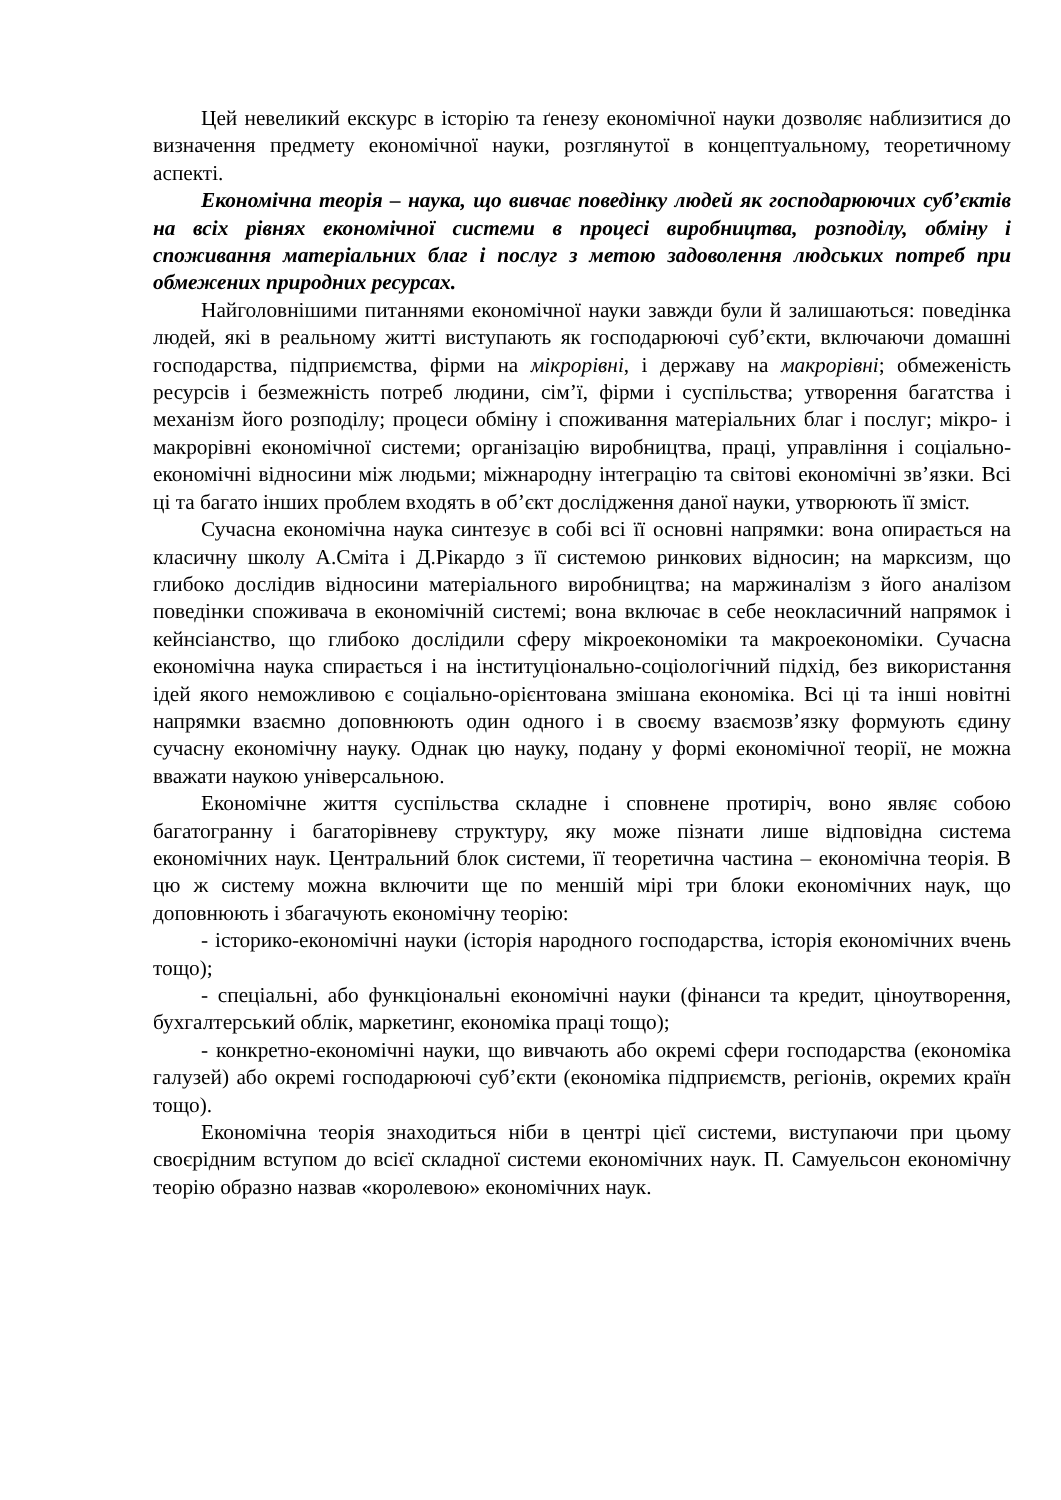Цей невеликий екскурс в історію та ґенезу економічної науки дозволяє наблизитися до визначення предмету економічної науки, розглянутої в концептуальному, теоретичному аспекті.
Економічна теорія – наука, що вивчає поведінку людей як господарюючих суб’єктів на всіх рівнях економічної системи в процесі виробництва, розподілу, обміну і споживання матеріальних благ і послуг з метою задоволення людських потреб при обмежених природних ресурсах.
Найголовнішими питаннями економічної науки завжди були й залишаються: поведінка людей, які в реальному житті виступають як господарюючі суб’єкти, включаючи домашні господарства, підприємства, фірми на мікрорівні, і державу на макрорівні; обмеженість ресурсів і безмежність потреб людини, сім’ї, фірми і суспільства; утворення багатства і механізм його розподілу; процеси обміну і споживання матеріальних благ і послуг; мікро- і макрорівні економічної системи; організацію виробництва, праці, управління і соціально-економічні відносини між людьми; міжнародну інтеграцію та світові економічні зв’язки. Всі ці та багато інших проблем входять в об’єкт дослідження даної науки, утворюють її зміст.
Сучасна економічна наука синтезує в собі всі її основні напрямки: вона опирається на класичну школу А.Сміта і Д.Рікардо з її системою ринкових відносин; на марксизм, що глибоко дослідив відносини матеріального виробництва; на маржиналізм з його аналізом поведінки споживача в економічній системі; вона включає в себе неокласичний напрямок і кейнсіанство, що глибоко дослідили сферу мікроекономіки та макроекономіки. Сучасна економічна наука спирається і на інституціонально-соціологічний підхід, без використання ідей якого неможливою є соціально-орієнтована змішана економіка. Всі ці та інші новітні напрямки взаємно доповнюють один одного і в своєму взаємозв’язку формують єдину сучасну економічну науку. Однак цю науку, подану у формі економічної теорії, не можна вважати наукою універсальною.
Економічне життя суспільства складне і сповнене протиріч, воно являє собою багатогранну і багаторівневу структуру, яку може пізнати лише відповідна система економічних наук. Центральний блок системи, її теоретична частина – економічна теорія. В цю ж систему можна включити ще по меншій мірі три блоки економічних наук, що доповнюють і збагачують економічну теорію:
- історико-економічні науки (історія народного господарства, історія економічних вчень тощо);
- спеціальні, або функціональні економічні науки (фінанси та кредит, ціноутворення, бухгалтерський облік, маркетинг, економіка праці тощо);
- конкретно-економічні науки, що вивчають або окремі сфери господарства (економіка галузей) або окремі господарюючі суб’єкти (економіка підприємств, регіонів, окремих країн тощо).
Економічна теорія знаходиться ніби в центрі цієї системи, виступаючи при цьому своєрідним вступом до всієї складної системи економічних наук. П. Самуельсон економічну теорію образно назвав «королевою» економічних наук.